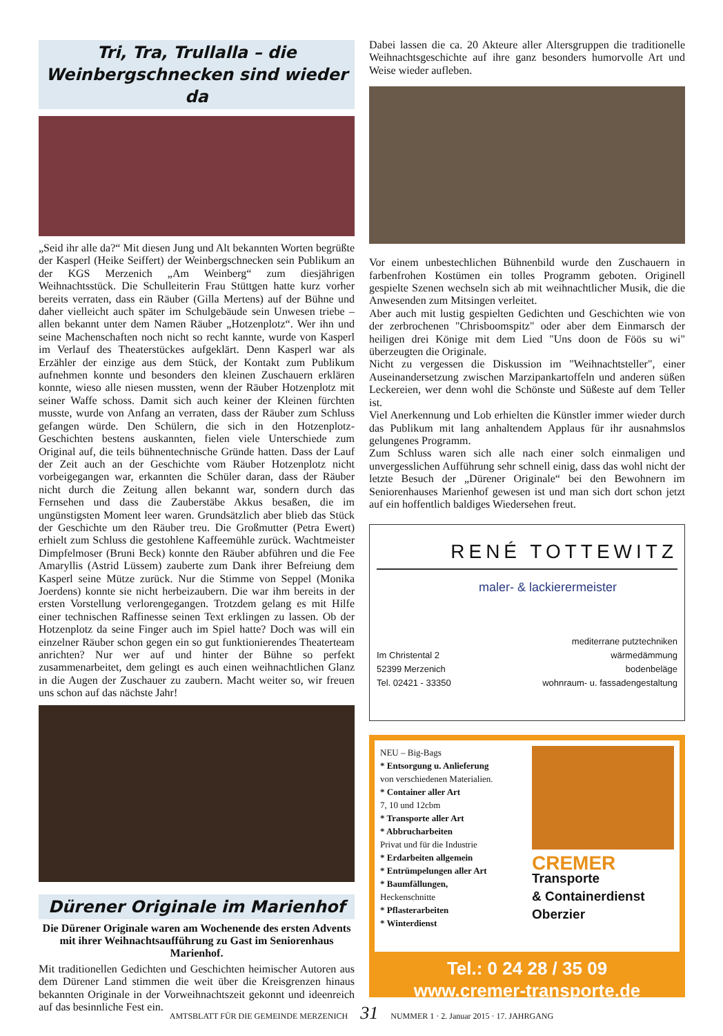Tri, Tra, Trullalla – die Weinbergschnecken sind wieder da
„Seid ihr alle da?“ Mit diesen Jung und Alt bekannten Worten begrüßte der Kasperl (Heike Seiffert) der Weinbergschnecken sein Publikum an der KGS Merzenich „Am Weinberg“ zum diesjährigen Weihnachtsstück. Die Schulleiterin Frau Stüttgen hatte kurz vorher bereits verraten, dass ein Räuber (Gilla Mertens) auf der Bühne und daher vielleicht auch später im Schulgebäude sein Unwesen triebe – allen bekannt unter dem Namen Räuber „Hotzenplotz“. Wer ihn und seine Machenschaften noch nicht so recht kannte, wurde von Kasperl im Verlauf des Theaterstückes aufgeklärt. Denn Kasperl war als Erzähler der einzige aus dem Stück, der Kontakt zum Publikum aufnehmen konnte und besonders den kleinen Zuschauern erklären konnte, wieso alle niesen mussten, wenn der Räuber Hotzenplotz mit seiner Waffe schoss. Damit sich auch keiner der Kleinen fürchten musste, wurde von Anfang an verraten, dass der Räuber zum Schluss gefangen würde. Den Schülern, die sich in den Hotzenplotz-Geschichten bestens auskannten, fielen viele Unterschiede zum Original auf, die teils bühnentechnische Gründe hatten. Dass der Lauf der Zeit auch an der Geschichte vom Räuber Hotzenplotz nicht vorbeigegangen war, erkannten die Schüler daran, dass der Räuber nicht durch die Zeitung allen bekannt war, sondern durch das Fernsehen und dass die Zauberstäbe Akkus besaßen, die im ungünstigsten Moment leer waren. Grundsätzlich aber blieb das Stück der Geschichte um den Räuber treu. Die Großmutter (Petra Ewert) erhielt zum Schluss die gestohlene Kaffeemühle zurück. Wachtmeister Dimpfelmoser (Bruni Beck) konnte den Räuber abführen und die Fee Amaryllis (Astrid Lüssem) zauberte zum Dank ihrer Befreiung dem Kasperl seine Mütze zurück. Nur die Stimme von Seppel (Monika Joerdens) konnte sie nicht herbeizaubern. Die war ihm bereits in der ersten Vorstellung verlorengegangen. Trotzdem gelang es mit Hilfe einer technischen Raffinesse seinen Text erklingen zu lassen. Ob der Hotzenplotz da seine Finger auch im Spiel hatte? Doch was will ein einzelner Räuber schon gegen ein so gut funktionierendes Theaterteam anrichten? Nur wer auf und hinter der Bühne so perfekt zusammenarbeitet, dem gelingt es auch einen weihnachtlichen Glanz in die Augen der Zuschauer zu zaubern. Macht weiter so, wir freuen uns schon auf das nächste Jahr!
Dürener Originale im Marienhof
Die Dürener Originale waren am Wochenende des ersten Advents mit ihrer Weihnachtsaufführung zu Gast im Seniorenhaus Marienhof.
Mit traditionellen Gedichten und Geschichten heimischer Autoren aus dem Dürener Land stimmen die weit über die Kreisgrenzen hinaus bekannten Originale in der Vorweihnachtszeit gekonnt und ideenreich auf das besinnliche Fest ein.
Dabei lassen die ca. 20 Akteure aller Altersgruppen die traditionelle Weihnachtsgeschichte auf ihre ganz besonders humorvolle Art und Weise wieder aufleben.
Vor einem unbestechlichen Bühnenbild wurde den Zuschauern in farbenfrohen Kostümen ein tolles Programm geboten. Originell gespielte Szenen wechseln sich ab mit weihnachtlicher Musik, die die Anwesenden zum Mitsingen verleitet.
Aber auch mit lustig gespielten Gedichten und Geschichten wie von der zerbrochenen "Chrisboomspitz" oder aber dem Einmarsch der heiligen drei Könige mit dem Lied "Uns doon de Föös su wi" überzeugten die Originale.
Nicht zu vergessen die Diskussion im "Weihnachtsteller", einer Auseinandersetzung zwischen Marzipankartoffeln und anderen süßen Leckereien, wer denn wohl die Schönste und Süßeste auf dem Teller ist.
Viel Anerkennung und Lob erhielten die Künstler immer wieder durch das Publikum mit lang anhaltendem Applaus für ihr ausnahmslos gelungenes Programm.
Zum Schluss waren sich alle nach einer solch einmaligen und unvergesslichen Aufführung sehr schnell einig, dass das wohl nicht der letzte Besuch der „Dürener Originale“ bei den Bewohnern im Seniorenhauses Marienhof gewesen ist und man sich dort schon jetzt auf ein hoffentlich baldiges Wiedersehen freut.
RENÉ TOTTEWITZ
maler- & lackierermeister
Im Christental 2
52399 Merzenich
Tel. 02421 - 33350
mediterrane putztechniken
wärmedämmung
bodenbeläge
wohnraum- u. fassadengestaltung
NEU – Big-Bags
* Entsorgung u. Anlieferung
von verschiedenen Materialien.
* Container aller Art
7, 10 und 12cbm
* Transporte aller Art
* Abbrucharbeiten
Privat und für die Industrie
* Erdarbeiten allgemein
* Entrümpelungen aller Art
* Baumfällungen,
Heckenschnitte
* Pflasterarbeiten
* Winterdienst
CREMER
Transporte
& Containerdienst
Oberzier
Tel.: 0 24 28 / 35 09
www.cremer-transporte.de
AMTSBLATT FÜR DIE GEMEINDE MERZENICH 31 NUMMER 1 · 2. Januar 2015 · 17. JAHRGANG